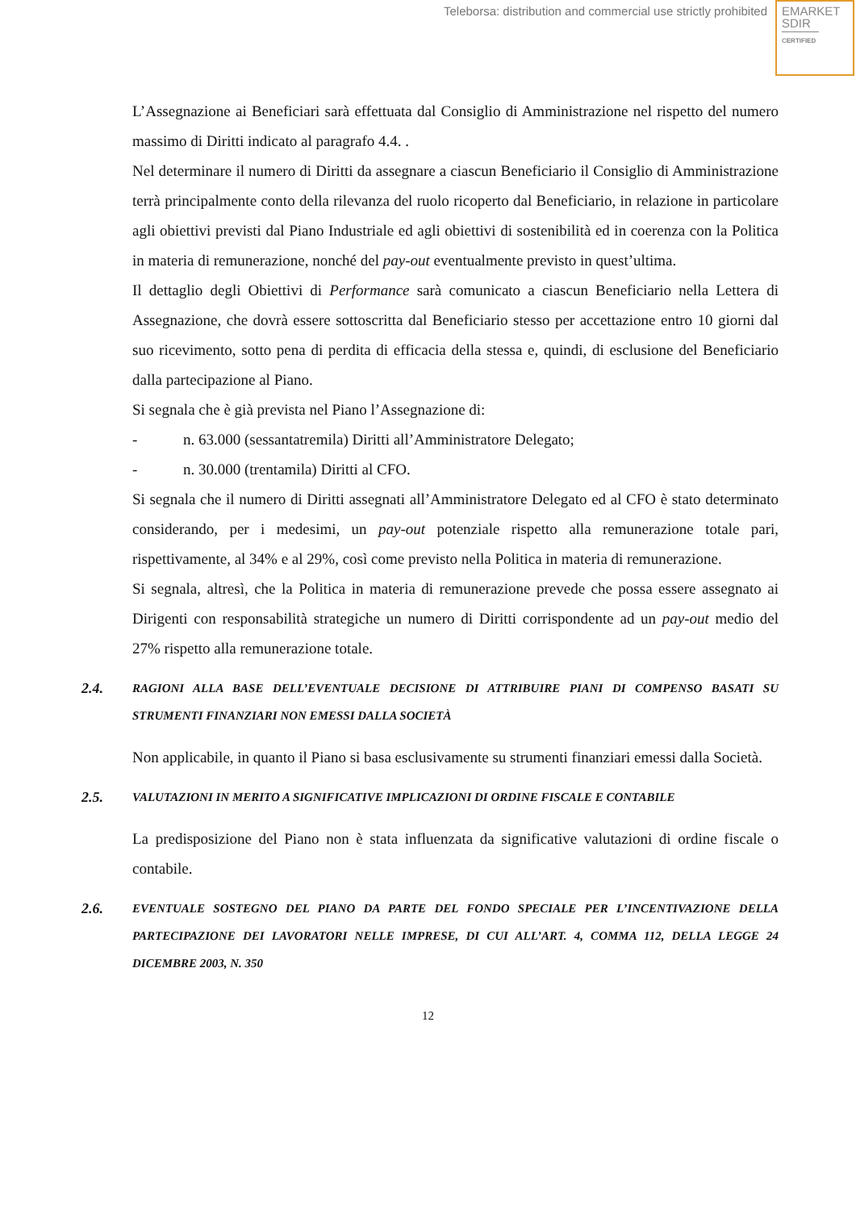Teleborsa: distribution and commercial use strictly prohibited
EMARKET
SDIR
CERTIFIED
L’Assegnazione ai Beneficiari sarà effettuata dal Consiglio di Amministrazione nel rispetto del numero massimo di Diritti indicato al paragrafo 4.4. .
Nel determinare il numero di Diritti da assegnare a ciascun Beneficiario il Consiglio di Amministrazione terrà principalmente conto della rilevanza del ruolo ricoperto dal Beneficiario, in relazione in particolare agli obiettivi previsti dal Piano Industriale ed agli obiettivi di sostenibilità ed in coerenza con la Politica in materia di remunerazione, nonché del pay-out eventualmente previsto in quest’ultima.
Il dettaglio degli Obiettivi di Performance sarà comunicato a ciascun Beneficiario nella Lettera di Assegnazione, che dovrà essere sottoscritta dal Beneficiario stesso per accettazione entro 10 giorni dal suo ricevimento, sotto pena di perdita di efficacia della stessa e, quindi, di esclusione del Beneficiario dalla partecipazione al Piano.
Si segnala che è già prevista nel Piano l’Assegnazione di:
- n. 63.000 (sessantatremila) Diritti all’Amministratore Delegato;
- n. 30.000 (trentamila) Diritti al CFO.
Si segnala che il numero di Diritti assegnati all’Amministratore Delegato ed al CFO è stato determinato considerando, per i medesimi, un pay-out potenziale rispetto alla remunerazione totale pari, rispettivamente, al 34% e al 29%, così come previsto nella Politica in materia di remunerazione.
Si segnala, altresì, che la Politica in materia di remunerazione prevede che possa essere assegnato ai Dirigenti con responsabilità strategiche un numero di Diritti corrispondente ad un pay-out medio del 27% rispetto alla remunerazione totale.
2.4. RAGIONI ALLA BASE DELL’EVENTUALE DECISIONE DI ATTRIBUIRE PIANI DI COMPENSO BASATI SU STRUMENTI FINANZIARI NON EMESSI DALLA SOCIETÀ
Non applicabile, in quanto il Piano si basa esclusivamente su strumenti finanziari emessi dalla Società.
2.5. VALUTAZIONI IN MERITO A SIGNIFICATIVE IMPLICAZIONI DI ORDINE FISCALE E CONTABILE
La predisposizione del Piano non è stata influenzata da significative valutazioni di ordine fiscale o contabile.
2.6. EVENTUALE SOSTEGNO DEL PIANO DA PARTE DEL FONDO SPECIALE PER L’INCENTIVAZIONE DELLA PARTECIPAZIONE DEI LAVORATORI NELLE IMPRESE, DI CUI ALL’ART. 4, COMMA 112, DELLA LEGGE 24 DICEMBRE 2003, N. 350
12